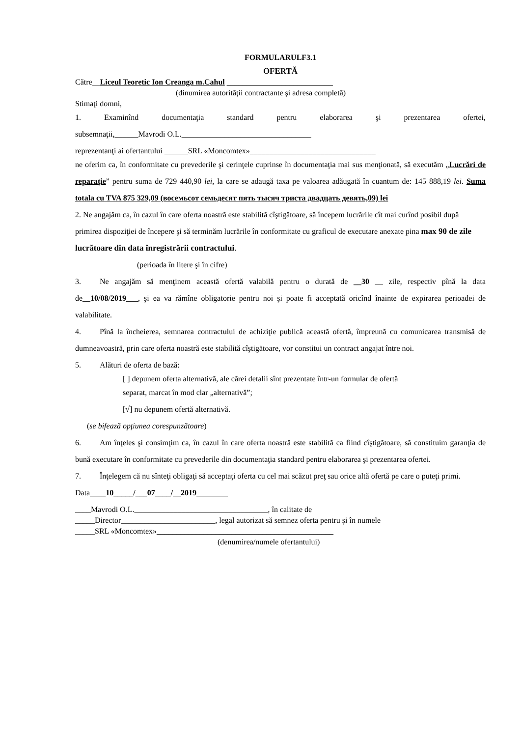FORMULARULF3.1
OFERTĂ
Către__Liceul Teoretic Ion Creanga m.Cahul ___________________________
(dinumirea autorităţii contractante şi adresa completă)
Stimaţi domni,
1. Examinînd documentaţia standard pentru elaborarea şi prezentarea ofertei,
subsemnaţii,______Mavrodi O.L._________________________________
reprezentanţi ai ofertantului ______SRL «Moncomtex»________________________________
ne oferim ca, în conformitate cu prevederile şi cerinţele cuprinse în documentaţia mai sus menţionată, să executăm „Lucrări de reparaţie” pentru suma de 729 440,90 lei, la care se adaugă taxa pe valoarea adăugată în cuantum de: 145 888,19 lei. Suma totala cu TVA 875 329,09 (восемьсот семьдесят пять тысяч триста двадцать девять,09) lei
2. Ne angajăm ca, în cazul în care oferta noastră este stabilită cîştigătoare, să începem lucrările cît mai curînd posibil după primirea dispoziţiei de începere şi să terminăm lucrările în conformitate cu graficul de executare anexate pina max 90 de zile lucrătoare din data înregistrării contractului.
(perioada în litere şi în cifre)
3. Ne angajăm să menţinem această ofertă valabilă pentru o durată de __30 __ zile, respectiv pînă la data de__10/08/2019___, şi ea va rămîne obligatorie pentru noi şi poate fi acceptată oricînd înainte de expirarea perioadei de valabilitate.
4. Pînă la încheierea, semnarea contractului de achiziţie publică această ofertă, împreună cu comunicarea transmisă de dumneavoastră, prin care oferta noastră este stabilită cîştigătoare, vor constitui un contract angajat între noi.
5. Alături de oferta de bază:
[ ] depunem oferta alternativă, ale cărei detalii sînt prezentate într-un formular de ofertă
separat, marcat în mod clar „alternativă”;
[√] nu depunem ofertă alternativă.
(se bifează opţiunea corespunzătoare)
6. Am înţeles şi consimţim ca, în cazul în care oferta noastră este stabilită ca fiind cîştigătoare, să constituim garanţia de bună executare în conformitate cu prevederile din documentaţia standard pentru elaborarea şi prezentarea ofertei.
7. Înţelegem că nu sînteţi obligaţi să acceptaţi oferta cu cel mai scăzut preţ sau orice altă ofertă pe care o puteţi primi.
Data____10_____/___07____/__2019________
____Mavrodi O.L.__________________________________, în calitate de
_____Director________________________, legal autorizat să semnez oferta pentru şi în numele
_____SRL «Moncomtex»_____________________________________________
(denumirea/numele ofertantului)